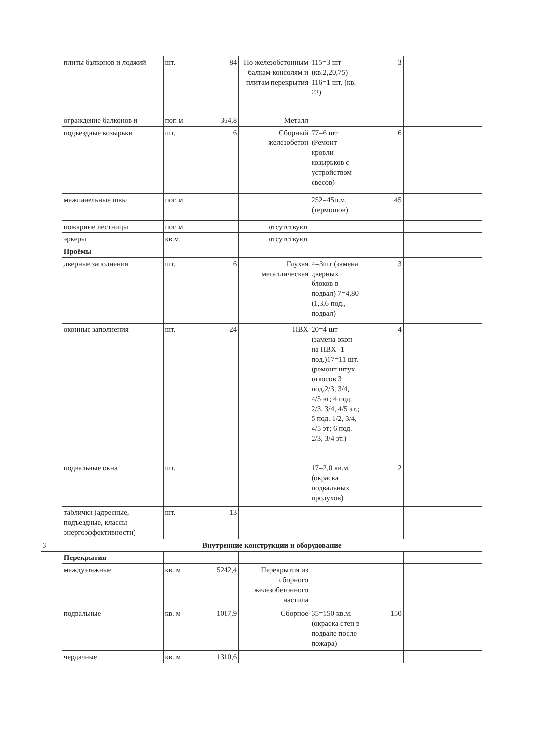| | плиты балконов и лоджий | шт. | 84 | По железобетонным балкам-консолям и плитам перекрытия | 115=3 шт (кв.2,20,75) 116=1 шт. (кв. 22) | 3 | | |
| | ограждение балконов и | пог. м | 364,8 | Металл | | | | |
| | подъездные козырьки | шт. | 6 | Сборный железобетон | 77=6 шт (Ремонт кровли козырьков с устройством свесов) | 6 | | |
| | межпанельные швы | пог. м | | | 252=45п.м. (термошов) | 45 | | |
| | пожарные лестницы | пог. м | | отсутствуют | | | | |
| | эркеры | кв.м. | | отсутствуют | | | | |
| | Проёмы | | | | | | | |
| | дверные заполнения | шт. | 6 | Глухая металлическая | 4=3шт (замена дверных блоков в подвал) 7=4,80 (1,3,6 под., подвал) | 3 | | |
| | оконные заполнения | шт. | 24 | ПВХ | 20=4 шт (замена окон на ПВХ -1 под.)17=11 шт. (ремонт штук. откосов 3 под.2/3, 3/4, 4/5 эт; 4 под. 2/3, 3/4, 4/5 эт.; 5 под. 1/2, 3/4, 4/5 эт; 6 под. 2/3, 3/4 эт.) | 4 | | |
| | подвальные окна | шт. | | | 17=2,0 кв.м. (окраска подвальных продухов) | 2 | | |
| | таблички (адресные, подъездные, классы энергоэффективности) | шт. | 13 | | | | | |
| 3 | Внутренние конструкции и оборудование | | | | | | | |
| | Перекрытия | | | | | | | |
| | междуэтажные | кв. м | 5242,4 | Перекрытия из сборного железобетонного настила | | | | |
| | подвальные | кв. м | 1017,9 | Сборное | 35=150 кв.м. (окраска стен в подвале после пожара) | 150 | | |
| | чердачные | кв. м | 1310,6 | | | | | |